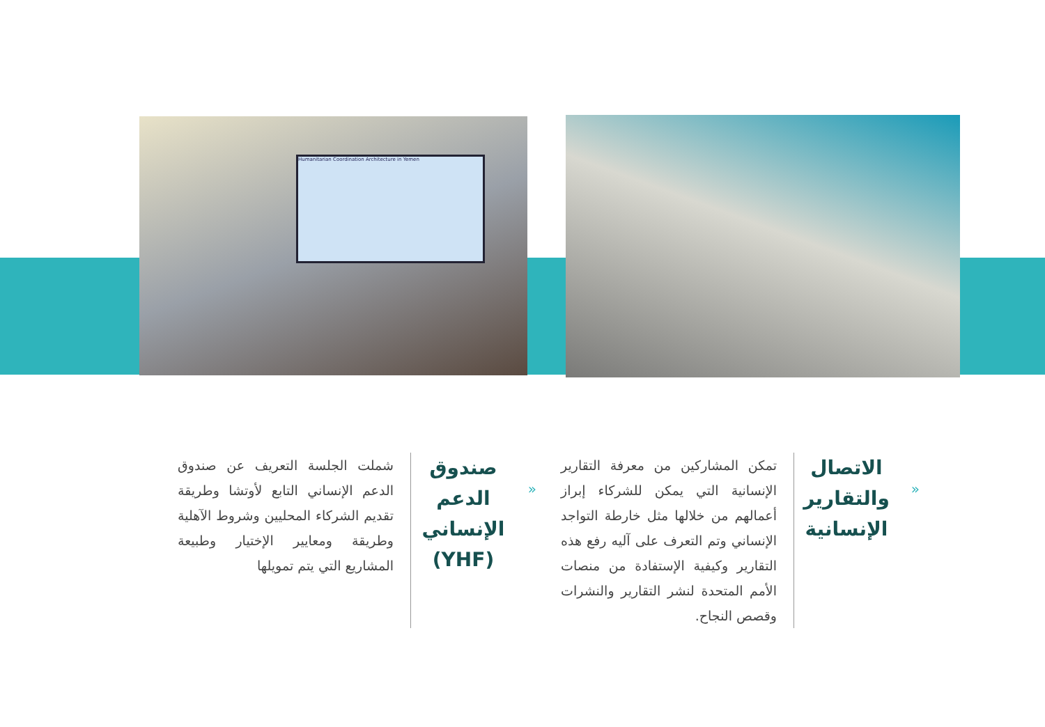Humanitarian Coordination Architecture in Yemen
«
الاتصال والتقارير الإنسانية
تمكن المشاركين من معرفة التقارير الإنسانية التي يمكن للشركاء إبراز أعمالهم من خلالها مثل خارطة التواجد الإنساني وتم التعرف على آليه رفع هذه التقارير وكيفية الإستفادة من منصات الأمم المتحدة لنشر التقارير والنشرات وقصص النجاح.
«
صندوق الدعم الإنساني (YHF)
شملت الجلسة التعريف عن صندوق الدعم الإنساني التابع لأوتشا وطريقة تقديم الشركاء المحليين وشروط الآهلية وطريقة ومعايير الإختيار وطبيعة المشاريع التي يتم تمويلها